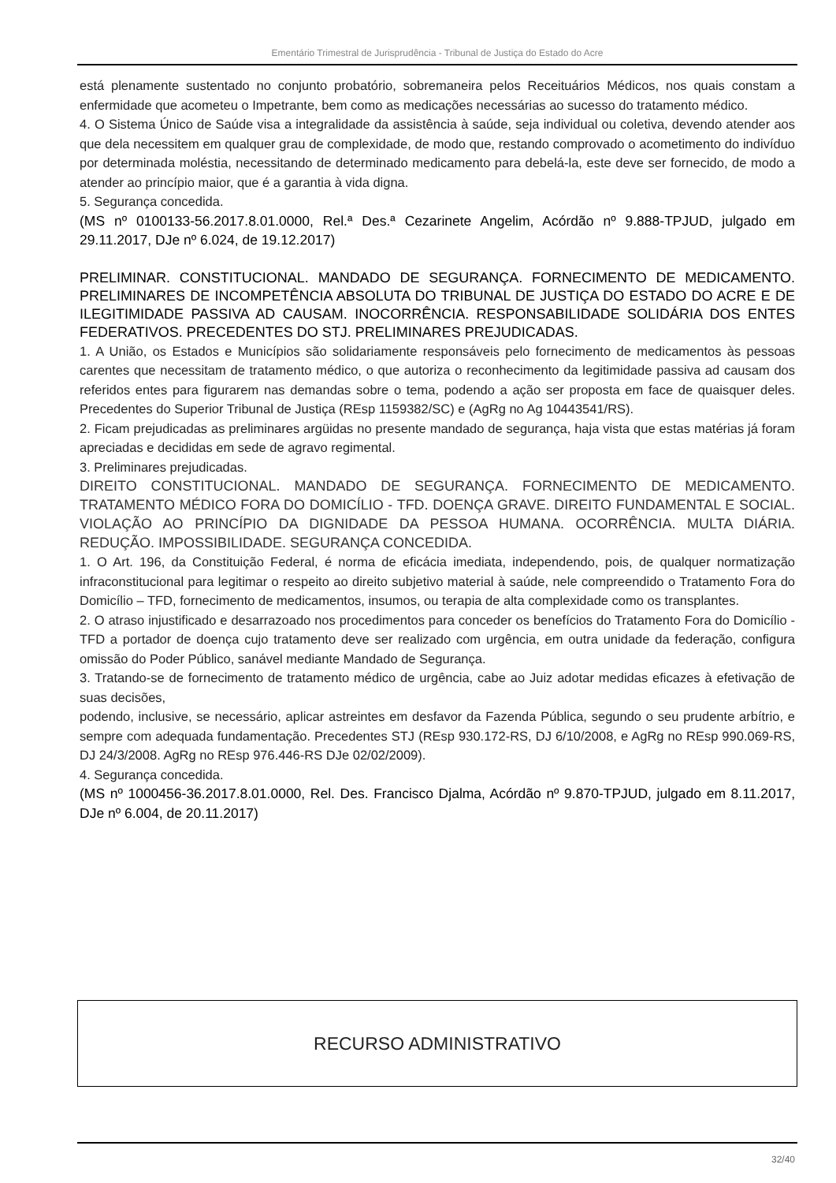Ementário Trimestral de Jurisprudência - Tribunal de Justiça do Estado do Acre
está plenamente sustentado no conjunto probatório, sobremaneira pelos Receituários Médicos, nos quais constam a enfermidade que acometeu o Impetrante, bem como as medicações necessárias ao sucesso do tratamento médico.
4. O Sistema Único de Saúde visa a integralidade da assistência à saúde, seja individual ou coletiva, devendo atender aos que dela necessitem em qualquer grau de complexidade, de modo que, restando comprovado o acometimento do indivíduo por determinada moléstia, necessitando de determinado medicamento para debelá-la, este deve ser fornecido, de modo a atender ao princípio maior, que é a garantia à vida digna.
5. Segurança concedida.
(MS nº 0100133-56.2017.8.01.0000, Rel.ª Des.ª Cezarinete Angelim, Acórdão nº 9.888-TPJUD, julgado em 29.11.2017, DJe nº 6.024, de 19.12.2017)
PRELIMINAR. CONSTITUCIONAL. MANDADO DE SEGURANÇA. FORNECIMENTO DE MEDICAMENTO. PRELIMINARES DE INCOMPETÊNCIA ABSOLUTA DO TRIBUNAL DE JUSTIÇA DO ESTADO DO ACRE E DE ILEGITIMIDADE PASSIVA AD CAUSAM. INOCORRÊNCIA. RESPONSABILIDADE SOLIDÁRIA DOS ENTES FEDERATIVOS. PRECEDENTES DO STJ. PRELIMINARES PREJUDICADAS.
1. A União, os Estados e Municípios são solidariamente responsáveis pelo fornecimento de medicamentos às pessoas carentes que necessitam de tratamento médico, o que autoriza o reconhecimento da legitimidade passiva ad causam dos referidos entes para figurarem nas demandas sobre o tema, podendo a ação ser proposta em face de quaisquer deles. Precedentes do Superior Tribunal de Justiça (REsp 1159382/SC) e (AgRg no Ag 10443541/RS).
2. Ficam prejudicadas as preliminares argüidas no presente mandado de segurança, haja vista que estas matérias já foram apreciadas e decididas em sede de agravo regimental.
3. Preliminares prejudicadas.
DIREITO CONSTITUCIONAL. MANDADO DE SEGURANÇA. FORNECIMENTO DE MEDICAMENTO. TRATAMENTO MÉDICO FORA DO DOMICÍLIO - TFD. DOENÇA GRAVE. DIREITO FUNDAMENTAL E SOCIAL. VIOLAÇÃO AO PRINCÍPIO DA DIGNIDADE DA PESSOA HUMANA. OCORRÊNCIA. MULTA DIÁRIA. REDUÇÃO. IMPOSSIBILIDADE. SEGURANÇA CONCEDIDA.
1. O Art. 196, da Constituição Federal, é norma de eficácia imediata, independendo, pois, de qualquer normatização infraconstitucional para legitimar o respeito ao direito subjetivo material à saúde, nele compreendido o Tratamento Fora do Domicílio – TFD, fornecimento de medicamentos, insumos, ou terapia de alta complexidade como os transplantes.
2. O atraso injustificado e desarrazoado nos procedimentos para conceder os benefícios do Tratamento Fora do Domicílio - TFD a portador de doença cujo tratamento deve ser realizado com urgência, em outra unidade da federação, configura omissão do Poder Público, sanável mediante Mandado de Segurança.
3. Tratando-se de fornecimento de tratamento médico de urgência, cabe ao Juiz adotar medidas eficazes à efetivação de suas decisões,
podendo, inclusive, se necessário, aplicar astreintes em desfavor da Fazenda Pública, segundo o seu prudente arbítrio, e sempre com adequada fundamentação. Precedentes STJ (REsp 930.172-RS, DJ 6/10/2008, e AgRg no REsp 990.069-RS, DJ 24/3/2008. AgRg no REsp 976.446-RS DJe 02/02/2009).
4. Segurança concedida.
(MS nº 1000456-36.2017.8.01.0000, Rel. Des. Francisco Djalma, Acórdão nº 9.870-TPJUD, julgado em 8.11.2017, DJe nº 6.004, de 20.11.2017)
RECURSO ADMINISTRATIVO
32/40